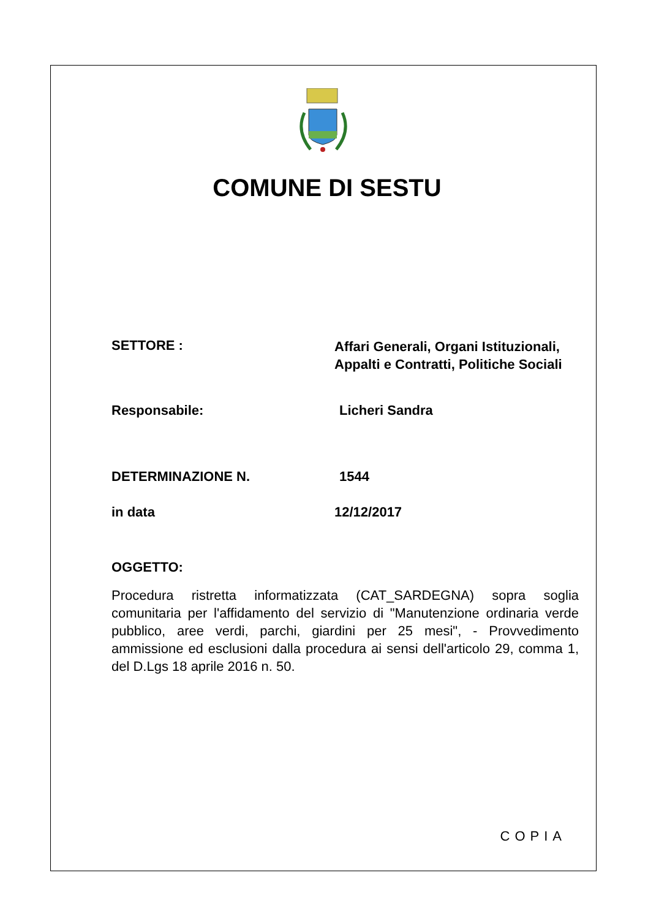COMUNE DI SESTU
SETTORE :
Affari Generali, Organi Istituzionali,
Appalti e Contratti, Politiche Sociali
Responsabile: Licheri Sandra
DETERMINAZIONE N. 1544
in data 12/12/2017
OGGETTO:
Procedura ristretta informatizzata (CAT_SARDEGNA) sopra soglia comunitaria per l'affidamento del servizio di "Manutenzione ordinaria verde pubblico, aree verdi, parchi, giardini per 25 mesi", - Provvedimento ammissione ed esclusioni dalla procedura ai sensi dell'articolo 29, comma 1, del D.Lgs 18 aprile 2016 n. 50.
COPIA